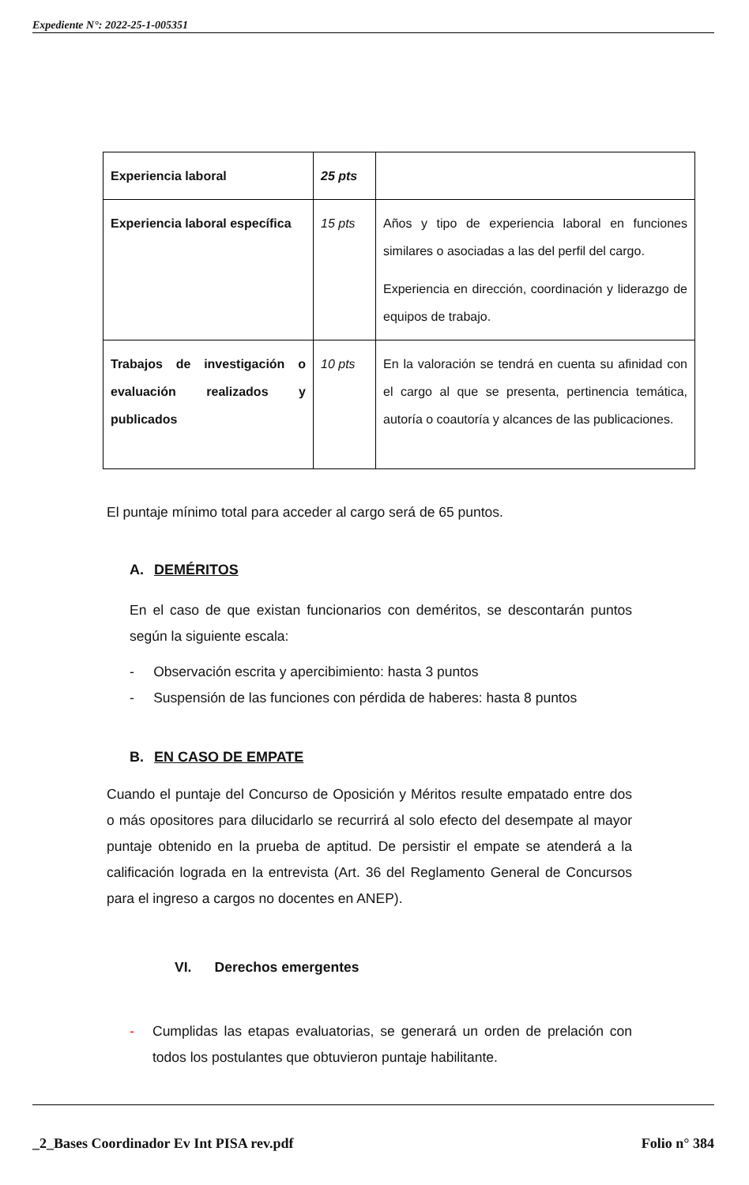Expediente N°: 2022-25-1-005351
| Experiencia laboral | 25 pts | |
| Experiencia laboral específica | 15 pts | Años y tipo de experiencia laboral en funciones similares o asociadas a las del perfil del cargo. Experiencia en dirección, coordinación y liderazgo de equipos de trabajo. |
| Trabajos de investigación o evaluación realizados y publicados | 10 pts | En la valoración se tendrá en cuenta su afinidad con el cargo al que se presenta, pertinencia temática, autoría o coautoría y alcances de las publicaciones. |
El puntaje mínimo total para acceder al cargo será de 65 puntos.
A. DEMÉRITOS
En el caso de que existan funcionarios con deméritos, se descontarán puntos según la siguiente escala:
- Observación escrita y apercibimiento: hasta 3 puntos
- Suspensión de las funciones con pérdida de haberes: hasta 8 puntos
B. EN CASO DE EMPATE
Cuando el puntaje del Concurso de Oposición y Méritos resulte empatado entre dos o más opositores para dilucidarlo se recurrirá al solo efecto del desempate al mayor puntaje obtenido en la prueba de aptitud. De persistir el empate se atenderá a la calificación lograda en la entrevista (Art. 36 del Reglamento General de Concursos para el ingreso a cargos no docentes en ANEP).
VI. Derechos emergentes
- Cumplidas las etapas evaluatorias, se generará un orden de prelación con todos los postulantes que obtuvieron puntaje habilitante.
_2_Bases Coordinador Ev Int PISA rev.pdf Folio n° 384